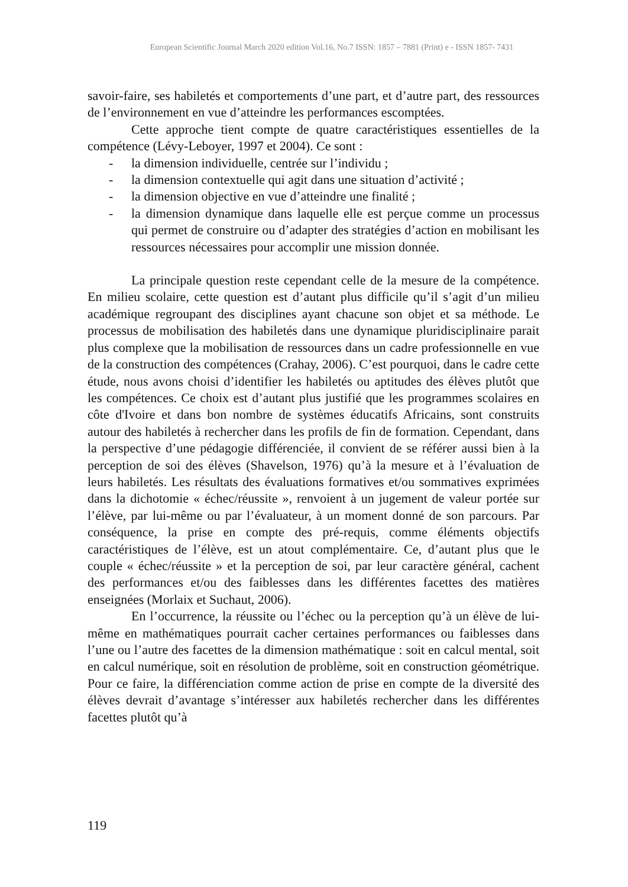European Scientific Journal March 2020 edition Vol.16, No.7 ISSN: 1857 – 7881 (Print) e - ISSN 1857- 7431
savoir-faire, ses habiletés et comportements d’une part, et d’autre part, des ressources de l’environnement en vue d’atteindre les performances escomptées.
Cette approche tient compte de quatre caractéristiques essentielles de la compétence (Lévy-Leboyer, 1997 et 2004). Ce sont :
- la dimension individuelle, centrée sur l’individu ;
- la dimension contextuelle qui agit dans une situation d’activité ;
- la dimension objective en vue d’atteindre une finalité ;
- la dimension dynamique dans laquelle elle est perçue comme un processus qui permet de construire ou d’adapter des stratégies d’action en mobilisant les ressources nécessaires pour accomplir une mission donnée.
La principale question reste cependant celle de la mesure de la compétence. En milieu scolaire, cette question est d’autant plus difficile qu’il s’agit d’un milieu académique regroupant des disciplines ayant chacune son objet et sa méthode. Le processus de mobilisation des habiletés dans une dynamique pluridisciplinaire parait plus complexe que la mobilisation de ressources dans un cadre professionnelle en vue de la construction des compétences (Crahay, 2006). C’est pourquoi, dans le cadre cette étude, nous avons choisi d’identifier les habiletés ou aptitudes des élèves plutôt que les compétences. Ce choix est d’autant plus justifié que les programmes scolaires en côte d'Ivoire et dans bon nombre de systèmes éducatifs Africains, sont construits autour des habiletés à rechercher dans les profils de fin de formation. Cependant, dans la perspective d’une pédagogie différenciée, il convient de se référer aussi bien à la perception de soi des élèves (Shavelson, 1976) qu’à la mesure et à l’évaluation de leurs habiletés. Les résultats des évaluations formatives et/ou sommatives exprimées dans la dichotomie « échec/réussite », renvoient à un jugement de valeur portée sur l’élève, par lui-même ou par l’évaluateur, à un moment donné de son parcours. Par conséquence, la prise en compte des pré-requis, comme éléments objectifs caractéristiques de l’élève, est un atout complémentaire. Ce, d’autant plus que le couple « échec/réussite » et la perception de soi, par leur caractère général, cachent des performances et/ou des faiblesses dans les différentes facettes des matières enseignées (Morlaix et Suchaut, 2006).
En l’occurrence, la réussite ou l’échec ou la perception qu’à un élève de lui-même en mathématiques pourrait cacher certaines performances ou faiblesses dans l’une ou l’autre des facettes de la dimension mathématique : soit en calcul mental, soit en calcul numérique, soit en résolution de problème, soit en construction géométrique. Pour ce faire, la différenciation comme action de prise en compte de la diversité des élèves devrait d’avantage s’intéresser aux habiletés rechercher dans les différentes facettes plutôt qu’à
119